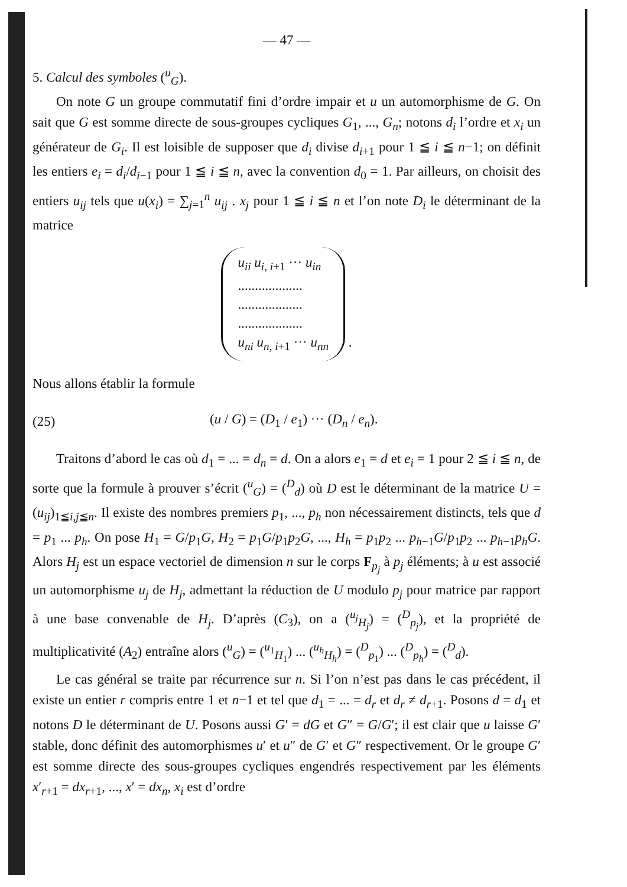— 47 —
5. Calcul des symboles (<sup>u</sup><sub>G</sub>).
On note G un groupe commutatif fini d’ordre impair et u un automorphisme de G. On sait que G est somme directe de sous-groupes cycliques G<sub>1</sub>, ..., G<sub>n</sub>; notons d<sub>i</sub> l’ordre et x<sub>i</sub> un générateur de G<sub>i</sub>. Il est loisible de supposer que d<sub>i</sub> divise d<sub>i+1</sub> pour 1 ≦ i ≦ n−1; on définit les entiers e<sub>i</sub> = d<sub>i</sub>/d<sub>i−1</sub> pour 1 ≦ i ≦ n, avec la convention d<sub>0</sub> = 1. Par ailleurs, on choisit des entiers u<sub>ij</sub> tels que u(x<sub>i</sub>) = ∑<sub>j=1</sub><sup>n</sup> u<sub>ij</sub> . x<sub>j</sub> pour 1 ≦ i ≦ n et l’on note D<sub>i</sub> le déterminant de la matrice
u<sub>ii</sub> u<sub>i, i+1</sub> ··· u<sub>in</sub>
...................
...................
...................
u<sub>ni</sub> u<sub>n, i+1</sub> ··· u<sub>nn</sub> .
Nous allons établir la formule
(25) (u / G) = (D<sub>1</sub> / e<sub>1</sub>) ··· (D<sub>n</sub> / e<sub>n</sub>).
Traitons d’abord le cas où d<sub>1</sub> = ... = d<sub>n</sub> = d. On a alors e<sub>1</sub> = d et e<sub>i</sub> = 1 pour 2 ≦ i ≦ n, de sorte que la formule à prouver s’écrit (<sup>u</sup><sub>G</sub>) = (<sup>D</sup><sub>d</sub>) où D est le déterminant de la matrice U = (u<sub>ij</sub>)<sub>1≦i,j≦n</sub>. Il existe des nombres premiers p<sub>1</sub>, ..., p<sub>h</sub> non nécessairement distincts, tels que d = p<sub>1</sub> ... p<sub>h</sub>. On pose H<sub>1</sub> = G/p<sub>1</sub>G, H<sub>2</sub> = p<sub>1</sub>G/p<sub>1</sub>p<sub>2</sub>G, ..., H<sub>h</sub> = p<sub>1</sub>p<sub>2</sub> ... p<sub>h−1</sub>G/p<sub>1</sub>p<sub>2</sub> ... p<sub>h−1</sub>p<sub>h</sub>G. Alors H<sub>j</sub> est un espace vectoriel de dimension n sur le corps F<sub>p<sub>j</sub></sub> à p<sub>j</sub> éléments; à u est associé un automorphisme u<sub>j</sub> de H<sub>j</sub>, admettant la réduction de U modulo p<sub>j</sub> pour matrice par rapport à une base convenable de H<sub>j</sub>. D’après (C<sub>3</sub>), on a (<sup>u<sub>j</sub></sup><sub>H<sub>j</sub></sub>) = (<sup>D</sup><sub>p<sub>j</sub></sub>), et la propriété de multiplicativité (A<sub>2</sub>) entraîne alors (<sup>u</sup><sub>G</sub>) = (<sup>u<sub>1</sub></sup><sub>H<sub>1</sub></sub>) ... (<sup>u<sub>h</sub></sup><sub>H<sub>h</sub></sub>) = (<sup>D</sup><sub>p<sub>1</sub></sub>) ... (<sup>D</sup><sub>p<sub>h</sub></sub>) = (<sup>D</sup><sub>d</sub>).
Le cas général se traite par récurrence sur n. Si l’on n’est pas dans le cas précédent, il existe un entier r compris entre 1 et n−1 et tel que d<sub>1</sub> = ... = d<sub>r</sub> et d<sub>r</sub> ≠ d<sub>r+1</sub>. Posons d = d<sub>1</sub> et notons D le déterminant de U. Posons aussi G′ = dG et G″ = G/G′; il est clair que u laisse G′ stable, donc définit des automorphismes u′ et u″ de G′ et G″ respectivement. Or le groupe G′ est somme directe des sous-groupes cycliques engendrés respectivement par les éléments x′<sub>r+1</sub> = dx<sub>r+1</sub>, ..., x′ = dx<sub>n</sub>, x<sub>i</sub> est d’ordre